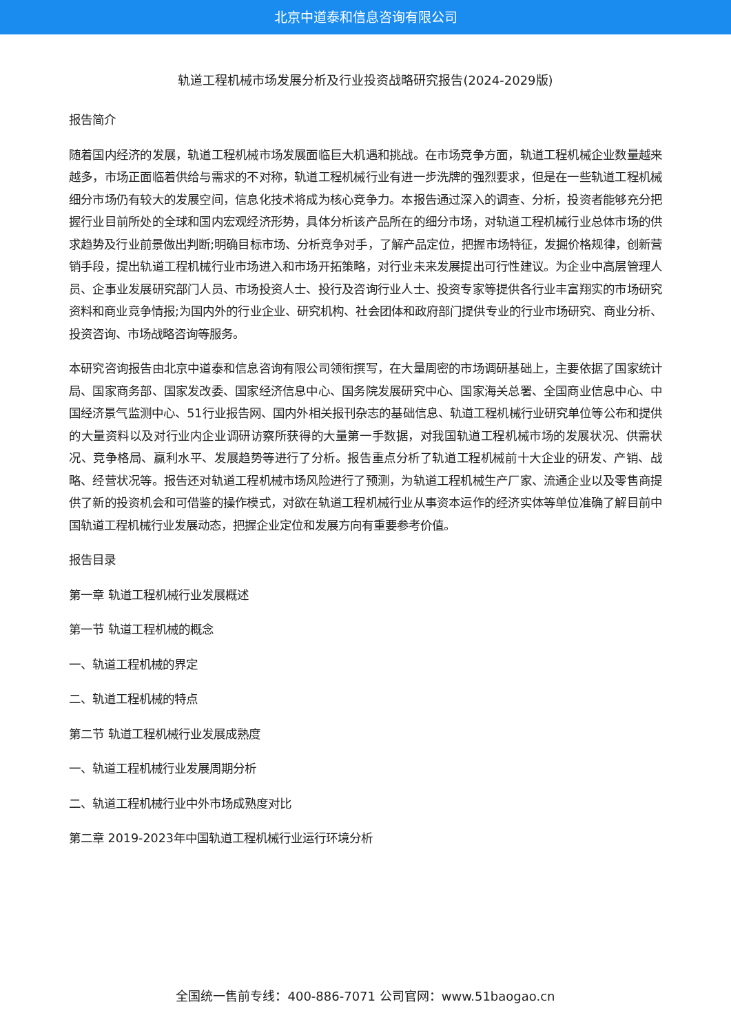北京中道泰和信息咨询有限公司
轨道工程机械市场发展分析及行业投资战略研究报告(2024-2029版)
报告简介
随着国内经济的发展，轨道工程机械市场发展面临巨大机遇和挑战。在市场竞争方面，轨道工程机械企业数量越来越多，市场正面临着供给与需求的不对称，轨道工程机械行业有进一步洗牌的强烈要求，但是在一些轨道工程机械细分市场仍有较大的发展空间，信息化技术将成为核心竞争力。本报告通过深入的调查、分析，投资者能够充分把握行业目前所处的全球和国内宏观经济形势，具体分析该产品所在的细分市场，对轨道工程机械行业总体市场的供求趋势及行业前景做出判断;明确目标市场、分析竞争对手，了解产品定位，把握市场特征，发掘价格规律，创新营销手段，提出轨道工程机械行业市场进入和市场开拓策略，对行业未来发展提出可行性建议。为企业中高层管理人员、企事业发展研究部门人员、市场投资人士、投行及咨询行业人士、投资专家等提供各行业丰富翔实的市场研究资料和商业竞争情报;为国内外的行业企业、研究机构、社会团体和政府部门提供专业的行业市场研究、商业分析、投资咨询、市场战略咨询等服务。
本研究咨询报告由北京中道泰和信息咨询有限公司领衔撰写，在大量周密的市场调研基础上，主要依据了国家统计局、国家商务部、国家发改委、国家经济信息中心、国务院发展研究中心、国家海关总署、全国商业信息中心、中国经济景气监测中心、51行业报告网、国内外相关报刊杂志的基础信息、轨道工程机械行业研究单位等公布和提供的大量资料以及对行业内企业调研访察所获得的大量第一手数据，对我国轨道工程机械市场的发展状况、供需状况、竞争格局、赢利水平、发展趋势等进行了分析。报告重点分析了轨道工程机械前十大企业的研发、产销、战略、经营状况等。报告还对轨道工程机械市场风险进行了预测，为轨道工程机械生产厂家、流通企业以及零售商提供了新的投资机会和可借鉴的操作模式，对欲在轨道工程机械行业从事资本运作的经济实体等单位准确了解目前中国轨道工程机械行业发展动态，把握企业定位和发展方向有重要参考价值。
报告目录
第一章 轨道工程机械行业发展概述
第一节 轨道工程机械的概念
一、轨道工程机械的界定
二、轨道工程机械的特点
第二节 轨道工程机械行业发展成熟度
一、轨道工程机械行业发展周期分析
二、轨道工程机械行业中外市场成熟度对比
第二章 2019-2023年中国轨道工程机械行业运行环境分析
全国统一售前专线：400-886-7071 公司官网：www.51baogao.cn